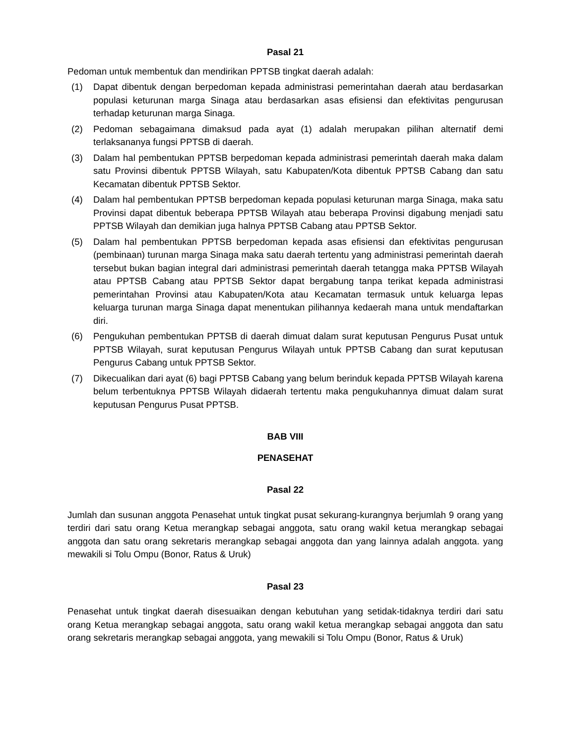Pasal 21
Pedoman untuk membentuk dan mendirikan PPTSB tingkat daerah adalah:
(1) Dapat dibentuk dengan berpedoman kepada administrasi pemerintahan daerah atau berdasarkan populasi keturunan marga Sinaga atau berdasarkan asas efisiensi dan efektivitas pengurusan terhadap keturunan marga Sinaga.
(2) Pedoman sebagaimana dimaksud pada ayat (1) adalah merupakan pilihan alternatif demi terlaksananya fungsi PPTSB di daerah.
(3) Dalam hal pembentukan PPTSB berpedoman kepada administrasi pemerintah daerah maka dalam satu Provinsi dibentuk PPTSB Wilayah, satu Kabupaten/Kota dibentuk PPTSB Cabang dan satu Kecamatan dibentuk PPTSB Sektor.
(4) Dalam hal pembentukan PPTSB berpedoman kepada populasi keturunan marga Sinaga, maka satu Provinsi dapat dibentuk beberapa PPTSB Wilayah atau beberapa Provinsi digabung menjadi satu PPTSB Wilayah dan demikian juga halnya PPTSB Cabang atau PPTSB Sektor.
(5) Dalam hal pembentukan PPTSB berpedoman kepada asas efisiensi dan efektivitas pengurusan (pembinaan) turunan marga Sinaga maka satu daerah tertentu yang administrasi pemerintah daerah tersebut bukan bagian integral dari administrasi pemerintah daerah tetangga maka PPTSB Wilayah atau PPTSB Cabang atau PPTSB Sektor dapat bergabung tanpa terikat kepada administrasi pemerintahan Provinsi atau Kabupaten/Kota atau Kecamatan termasuk untuk keluarga lepas keluarga turunan marga Sinaga dapat menentukan pilihannya kedaerah mana untuk mendaftarkan diri.
(6) Pengukuhan pembentukan PPTSB di daerah dimuat dalam surat keputusan Pengurus Pusat untuk PPTSB Wilayah, surat keputusan Pengurus Wilayah untuk PPTSB Cabang dan surat keputusan Pengurus Cabang untuk PPTSB Sektor.
(7) Dikecualikan dari ayat (6) bagi PPTSB Cabang yang belum berinduk kepada PPTSB Wilayah karena belum terbentuknya PPTSB Wilayah didaerah tertentu maka pengukuhannya dimuat dalam surat keputusan Pengurus Pusat PPTSB.
BAB VIII
PENASEHAT
Pasal 22
Jumlah dan susunan anggota Penasehat untuk tingkat pusat sekurang-kurangnya berjumlah 9 orang yang terdiri dari satu orang Ketua merangkap sebagai anggota, satu orang wakil ketua merangkap sebagai anggota dan satu orang sekretaris merangkap sebagai anggota dan yang lainnya adalah anggota. yang mewakili si Tolu Ompu (Bonor, Ratus & Uruk)
Pasal 23
Penasehat untuk tingkat daerah disesuaikan dengan kebutuhan yang setidak-tidaknya terdiri dari satu orang Ketua merangkap sebagai anggota, satu orang wakil ketua merangkap sebagai anggota dan satu orang sekretaris merangkap sebagai anggota, yang mewakili si Tolu Ompu (Bonor, Ratus & Uruk)